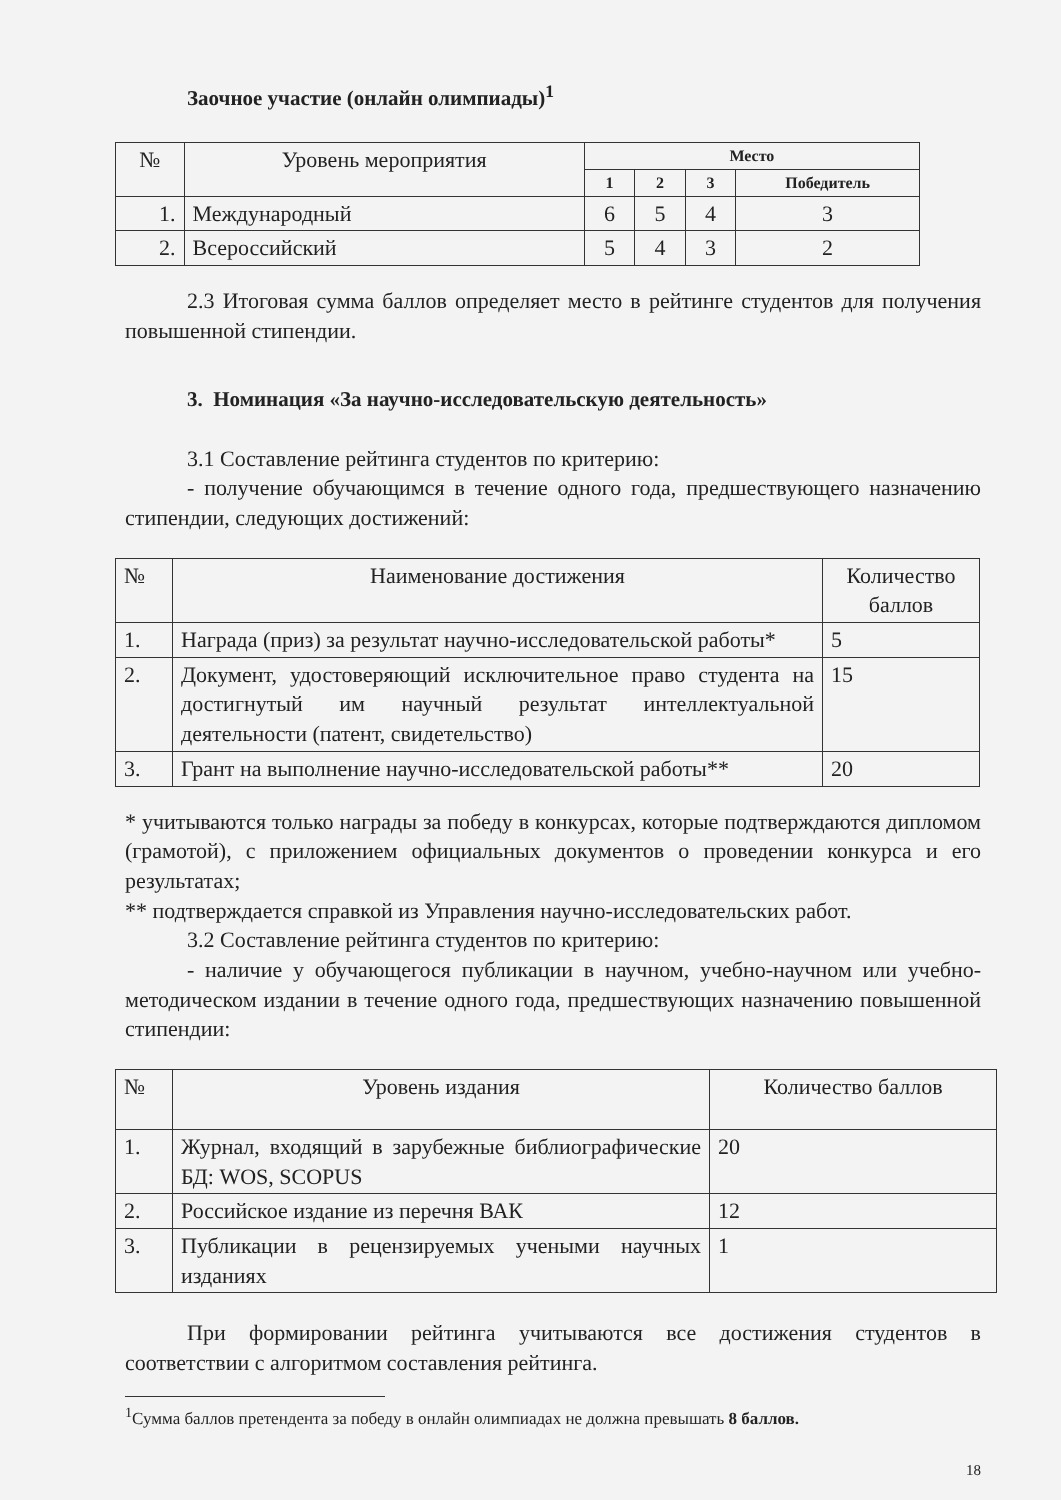Заочное участие (онлайн олимпиады)<sup>1</sup>
| № | Уровень мероприятия | Место | | | |
| --- | --- | --- | --- | --- | --- |
| | | 1 | 2 | 3 | Победитель |
| 1. | Международный | 6 | 5 | 4 | 3 |
| 2. | Всероссийский | 5 | 4 | 3 | 2 |
2.3 Итоговая сумма баллов определяет место в рейтинге студентов для получения повышенной стипендии.
3. Номинация «За научно-исследовательскую деятельность»
3.1 Составление рейтинга студентов по критерию:
- получение обучающимся в течение одного года, предшествующего назначению стипендии, следующих достижений:
| № | Наименование достижения | Количество баллов |
| --- | --- | --- |
| 1. | Награда (приз) за результат научно-исследовательской работы* | 5 |
| 2. | Документ, удостоверяющий исключительное право студента на достигнутый им научный результат интеллектуальной деятельности (патент, свидетельство) | 15 |
| 3. | Грант на выполнение научно-исследовательской работы** | 20 |
* учитываются только награды за победу в конкурсах, которые подтверждаются дипломом (грамотой), с приложением официальных документов о проведении конкурса и его результатах;
** подтверждается справкой из Управления научно-исследовательских работ.
3.2 Составление рейтинга студентов по критерию:
- наличие у обучающегося публикации в научном, учебно-научном или учебно-методическом издании в течение одного года, предшествующих назначению повышенной стипендии:
| № | Уровень издания | Количество баллов |
| --- | --- | --- |
| 1. | Журнал, входящий в зарубежные библиографические БД: WOS, SCOPUS | 20 |
| 2. | Российское издание из перечня ВАК | 12 |
| 3. | Публикации в рецензируемых учеными научных изданиях | 1 |
При формировании рейтинга учитываются все достижения студентов в соответствии с алгоритмом составления рейтинга.
<sup>1</sup> Сумма баллов претендента за победу в онлайн олимпиадах не должна превышать 8 баллов.
18